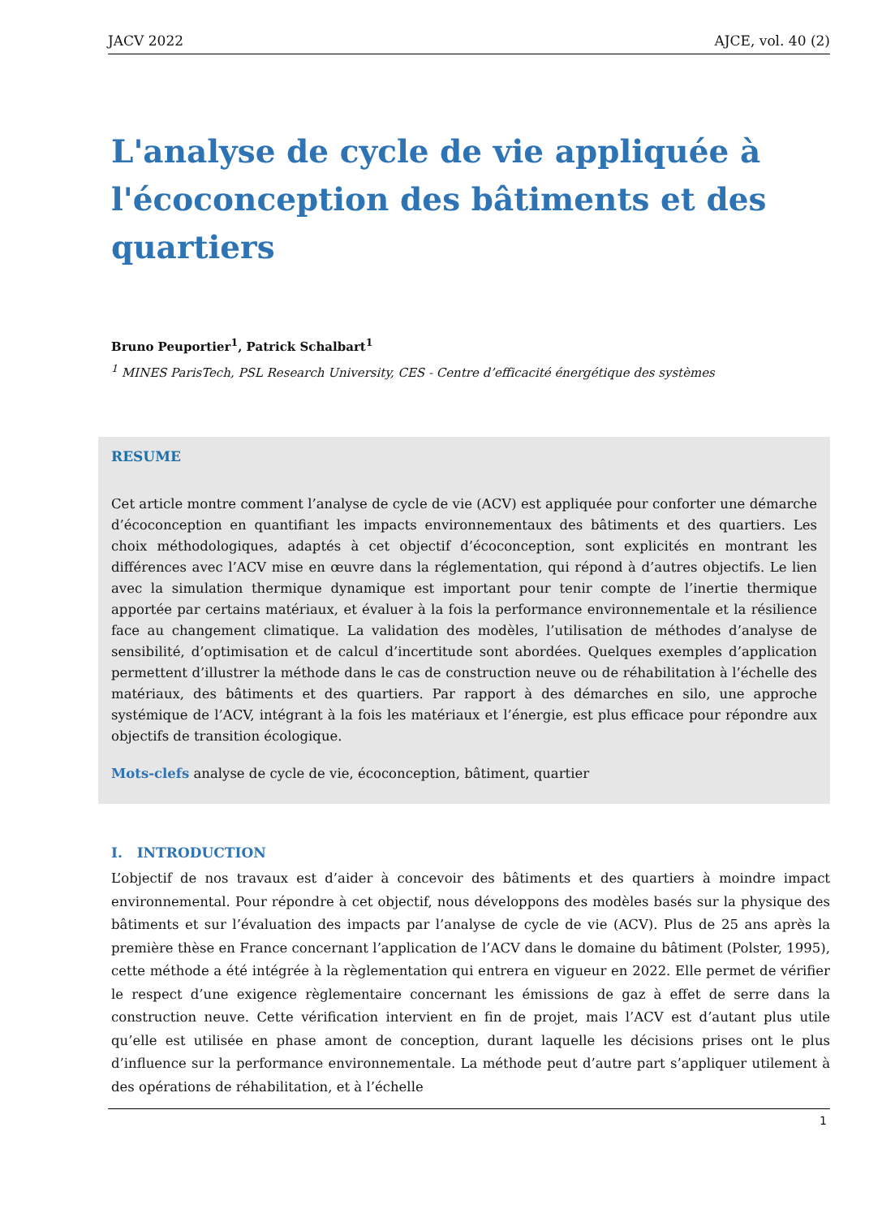JACV 2022 AJCE, vol. 40 (2)
L'analyse de cycle de vie appliquée à l'écoconception des bâtiments et des quartiers
Bruno Peuportier<sup>1</sup>, Patrick Schalbart<sup>1</sup>
<sup>1</sup> MINES ParisTech, PSL Research University, CES - Centre d’efficacité énergétique des systèmes
RESUME
Cet article montre comment l’analyse de cycle de vie (ACV) est appliquée pour conforter une démarche d’écoconception en quantifiant les impacts environnementaux des bâtiments et des quartiers. Les choix méthodologiques, adaptés à cet objectif d’écoconception, sont explicités en montrant les différences avec l’ACV mise en œuvre dans la réglementation, qui répond à d’autres objectifs. Le lien avec la simulation thermique dynamique est important pour tenir compte de l’inertie thermique apportée par certains matériaux, et évaluer à la fois la performance environnementale et la résilience face au changement climatique. La validation des modèles, l’utilisation de méthodes d’analyse de sensibilité, d’optimisation et de calcul d’incertitude sont abordées. Quelques exemples d’application permettent d’illustrer la méthode dans le cas de construction neuve ou de réhabilitation à l’échelle des matériaux, des bâtiments et des quartiers. Par rapport à des démarches en silo, une approche systémique de l’ACV, intégrant à la fois les matériaux et l’énergie, est plus efficace pour répondre aux objectifs de transition écologique.
Mots-clefs analyse de cycle de vie, écoconception, bâtiment, quartier
I. INTRODUCTION
L’objectif de nos travaux est d’aider à concevoir des bâtiments et des quartiers à moindre impact environnemental. Pour répondre à cet objectif, nous développons des modèles basés sur la physique des bâtiments et sur l’évaluation des impacts par l’analyse de cycle de vie (ACV). Plus de 25 ans après la première thèse en France concernant l’application de l’ACV dans le domaine du bâtiment (Polster, 1995), cette méthode a été intégrée à la règlementation qui entrera en vigueur en 2022. Elle permet de vérifier le respect d’une exigence règlementaire concernant les émissions de gaz à effet de serre dans la construction neuve. Cette vérification intervient en fin de projet, mais l’ACV est d’autant plus utile qu’elle est utilisée en phase amont de conception, durant laquelle les décisions prises ont le plus d’influence sur la performance environnementale. La méthode peut d’autre part s’appliquer utilement à des opérations de réhabilitation, et à l’échelle
1